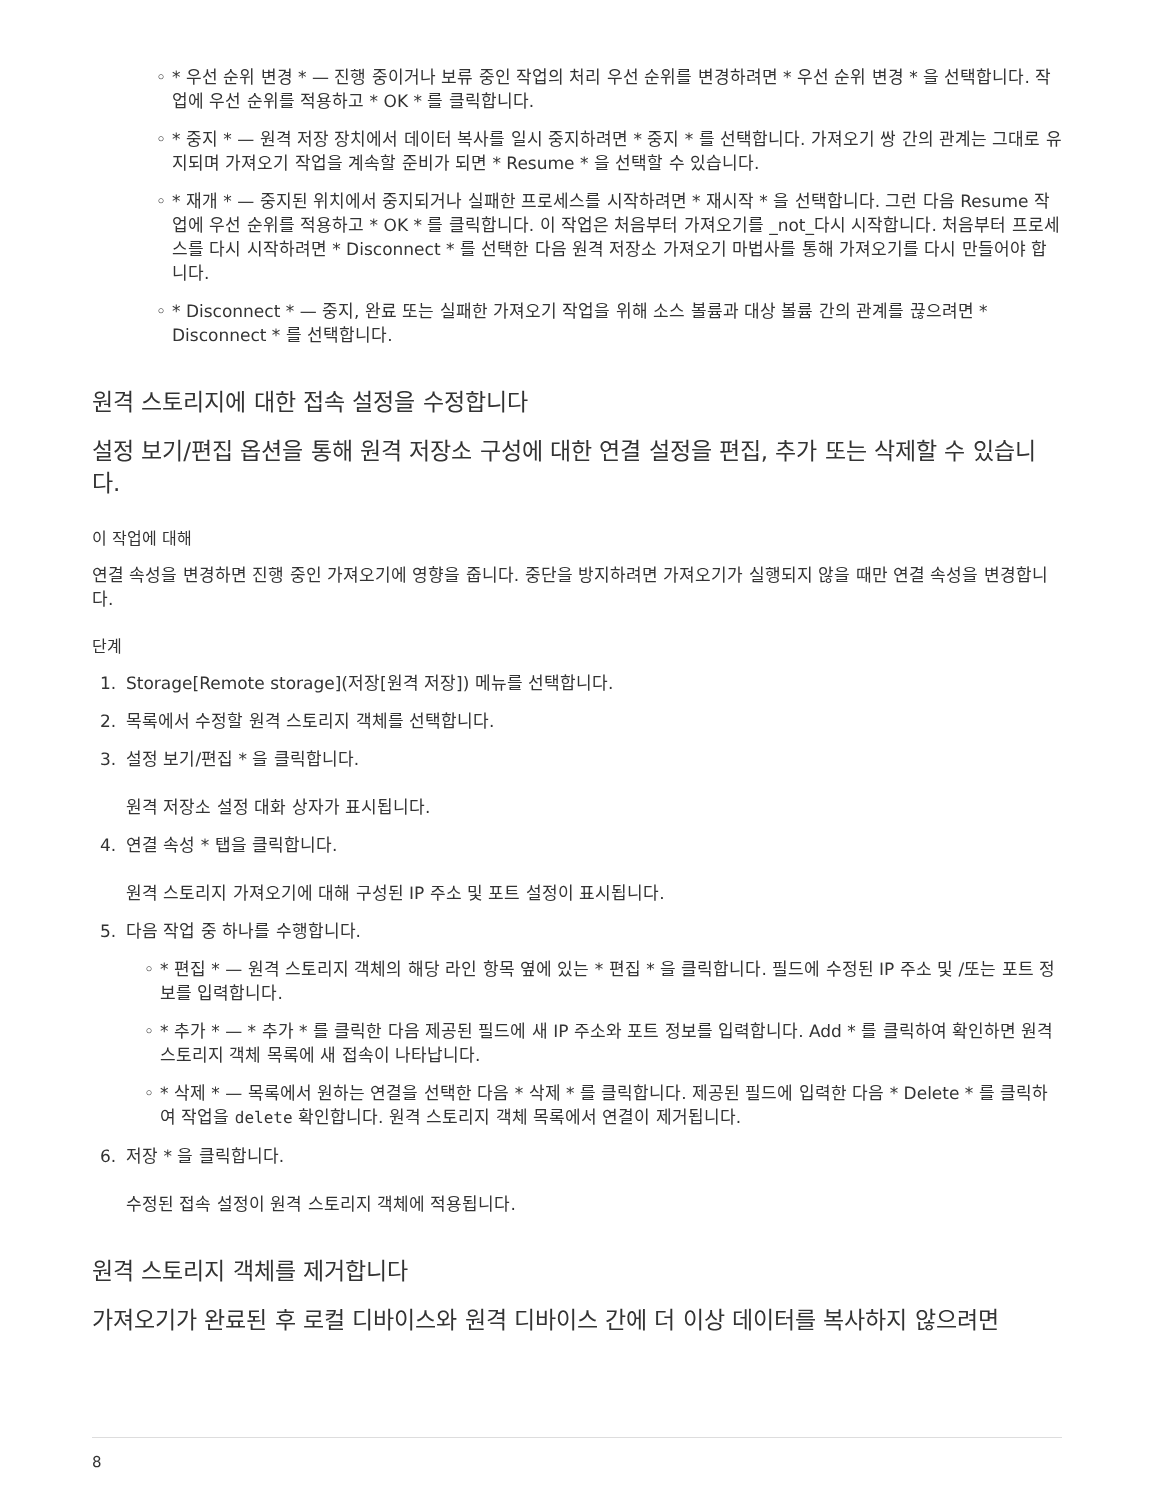◦ * 우선 순위 변경 * — 진행 중이거나 보류 중인 작업의 처리 우선 순위를 변경하려면 * 우선 순위 변경 * 을 선택합니다. 작업에 우선 순위를 적용하고 * OK * 를 클릭합니다.
◦ * 중지 * — 원격 저장 장치에서 데이터 복사를 일시 중지하려면 * 중지 * 를 선택합니다. 가져오기 쌍 간의 관계는 그대로 유지되며 가져오기 작업을 계속할 준비가 되면 * Resume * 을 선택할 수 있습니다.
◦ * 재개 * — 중지된 위치에서 중지되거나 실패한 프로세스를 시작하려면 * 재시작 * 을 선택합니다. 그런 다음 Resume 작업에 우선 순위를 적용하고 * OK * 를 클릭합니다. 이 작업은 처음부터 가져오기를 _not_다시 시작합니다. 처음부터 프로세스를 다시 시작하려면 * Disconnect * 를 선택한 다음 원격 저장소 가져오기 마법사를 통해 가져오기를 다시 만들어야 합니다.
◦ * Disconnect * — 중지, 완료 또는 실패한 가져오기 작업을 위해 소스 볼륨과 대상 볼륨 간의 관계를 끊으려면 * Disconnect * 를 선택합니다.
원격 스토리지에 대한 접속 설정을 수정합니다
설정 보기/편집 옵션을 통해 원격 저장소 구성에 대한 연결 설정을 편집, 추가 또는 삭제할 수 있습니다.
이 작업에 대해
연결 속성을 변경하면 진행 중인 가져오기에 영향을 줍니다. 중단을 방지하려면 가져오기가 실행되지 않을 때만 연결 속성을 변경합니다.
단계
1. Storage[Remote storage](저장[원격 저장]) 메뉴를 선택합니다.
2. 목록에서 수정할 원격 스토리지 객체를 선택합니다.
3. 설정 보기/편집 * 을 클릭합니다.
원격 저장소 설정 대화 상자가 표시됩니다.
4. 연결 속성 * 탭을 클릭합니다.
원격 스토리지 가져오기에 대해 구성된 IP 주소 및 포트 설정이 표시됩니다.
5. 다음 작업 중 하나를 수행합니다.
◦ * 편집 * — 원격 스토리지 객체의 해당 라인 항목 옆에 있는 * 편집 * 을 클릭합니다. 필드에 수정된 IP 주소 및 /또는 포트 정보를 입력합니다.
◦ * 추가 * — * 추가 * 를 클릭한 다음 제공된 필드에 새 IP 주소와 포트 정보를 입력합니다. Add * 를 클릭하여 확인하면 원격 스토리지 객체 목록에 새 접속이 나타납니다.
◦ * 삭제 * — 목록에서 원하는 연결을 선택한 다음 * 삭제 * 를 클릭합니다. 제공된 필드에 입력한 다음 * Delete * 를 클릭하여 작업을 delete 확인합니다. 원격 스토리지 객체 목록에서 연결이 제거됩니다.
6. 저장 * 을 클릭합니다.
수정된 접속 설정이 원격 스토리지 객체에 적용됩니다.
원격 스토리지 객체를 제거합니다
가져오기가 완료된 후 로컬 디바이스와 원격 디바이스 간에 더 이상 데이터를 복사하지 않으려면
8